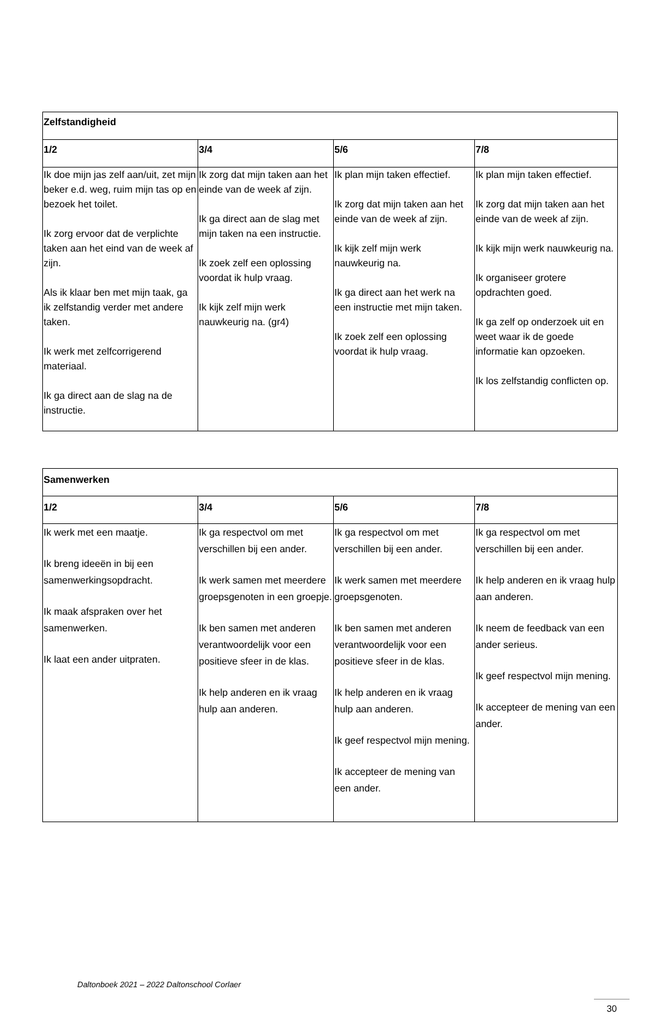| Zelfstandigheid | | | |
| --- | --- | --- | --- |
| 1/2 | 3/4 | 5/6 | 7/8 |
| Ik doe mijn jas zelf aan/uit, zet mijn beker e.d. weg, ruim mijn tas op en bezoek het toilet. Ik zorg ervoor dat de verplichte taken aan het eind van de week af zijn. Als ik klaar ben met mijn taak, ga ik zelfstandig verder met andere taken. Ik werk met zelfcorrigerend materiaal. Ik ga direct aan de slag na de instructie. | Ik zorg dat mijn taken aan het einde van de week af zijn. Ik ga direct aan de slag met mijn taken na een instructie. Ik zoek zelf een oplossing voordat ik hulp vraag. Ik kijk zelf mijn werk nauwkeurig na. (gr4) | Ik plan mijn taken effectief. Ik zorg dat mijn taken aan het einde van de week af zijn. Ik kijk zelf mijn werk nauwkeurig na. Ik ga direct aan het werk na een instructie met mijn taken. Ik zoek zelf een oplossing voordat ik hulp vraag. | Ik plan mijn taken effectief. Ik zorg dat mijn taken aan het einde van de week af zijn. Ik kijk mijn werk nauwkeurig na. Ik organiseer grotere opdrachten goed. Ik ga zelf op onderzoek uit en weet waar ik de goede informatie kan opzoeken. Ik los zelfstandig conflicten op. |
| Samenwerken | | | |
| --- | --- | --- | --- |
| 1/2 | 3/4 | 5/6 | 7/8 |
| Ik werk met een maatje. Ik breng ideeën in bij een samenwerkingsopdracht. Ik maak afspraken over het samenwerken. Ik laat een ander uitpraten. | Ik ga respectvol om met verschillen bij een ander. Ik werk samen met meerdere groepsgenoten in een groepje. Ik ben samen met anderen verantwoordelijk voor een positieve sfeer in de klas. Ik help anderen en ik vraag hulp aan anderen. | Ik ga respectvol om met verschillen bij een ander. Ik werk samen met meerdere groepsgenoten. Ik ben samen met anderen verantwoordelijk voor een positieve sfeer in de klas. Ik help anderen en ik vraag hulp aan anderen. Ik geef respectvol mijn mening. Ik accepteer de mening van een ander. | Ik ga respectvol om met verschillen bij een ander. Ik help anderen en ik vraag hulp aan anderen. Ik neem de feedback van een ander serieus. Ik geef respectvol mijn mening. Ik accepteer de mening van een ander. |
Daltonboek 2021 – 2022 Daltonschool Corlaer
30